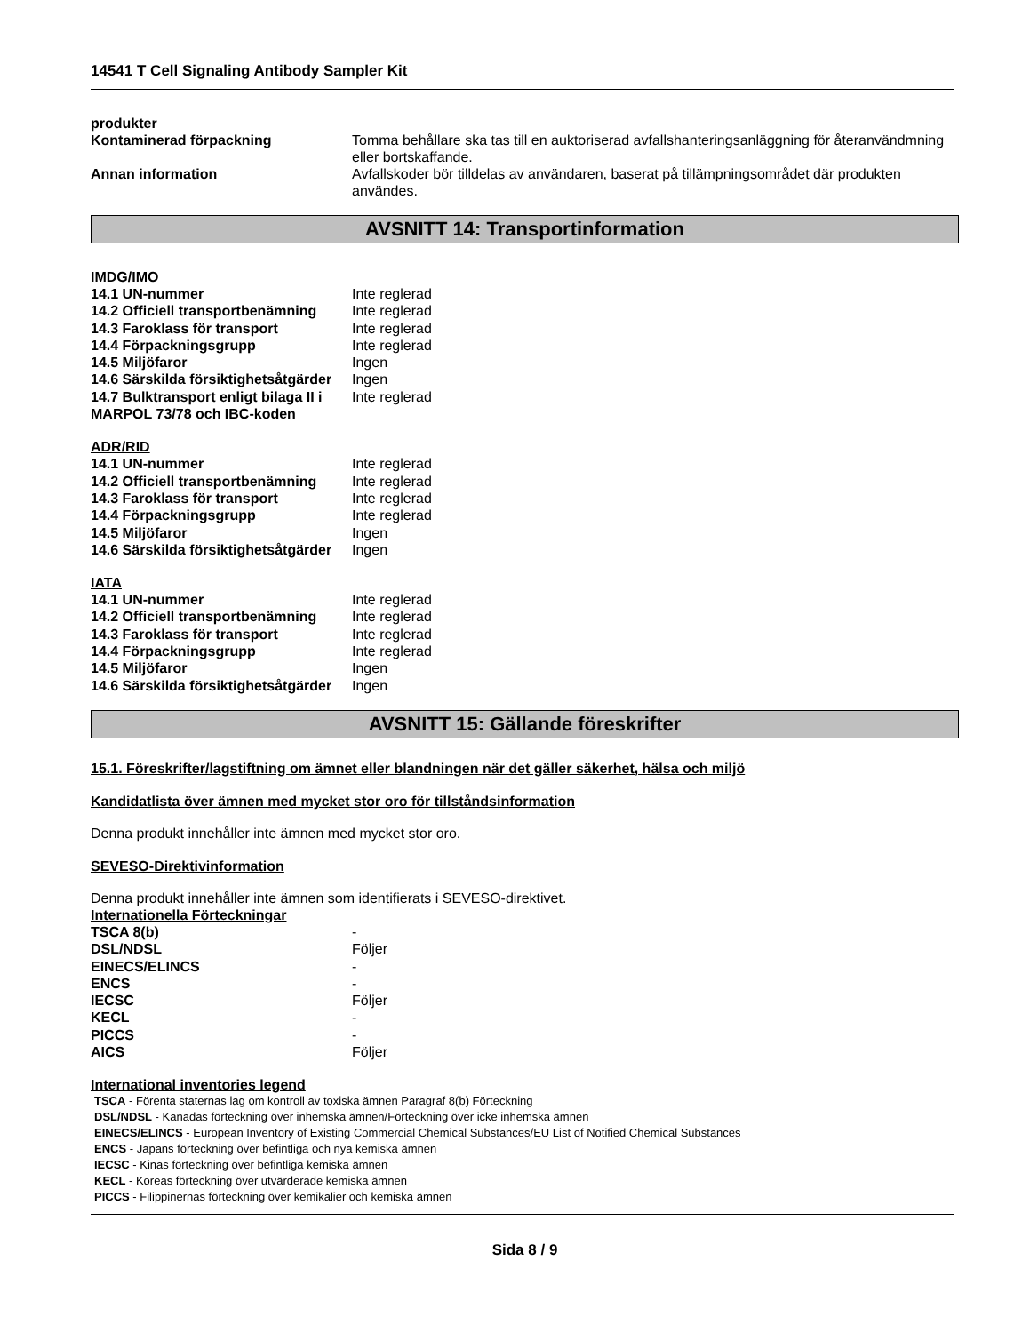14541 T Cell Signaling Antibody Sampler Kit
produkter
Kontaminerad förpackning
Tomma behållare ska tas till en auktoriserad avfallshanteringsanläggning för återanvändmning eller bortskaffande.
Annan information
Avfallskoder bör tilldelas av användaren, baserat på tillämpningsområdet där produkten användes.
AVSNITT 14: Transportinformation
IMDG/IMO
| 14.1 UN-nummer | Inte reglerad |
| 14.2 Officiell transportbenämning | Inte reglerad |
| 14.3 Faroklass för transport | Inte reglerad |
| 14.4 Förpackningsgrupp | Inte reglerad |
| 14.5 Miljöfaror | Ingen |
| 14.6 Särskilda försiktighetsåtgärder | Ingen |
| 14.7 Bulktransport enligt bilaga II i MARPOL 73/78 och IBC-koden | Inte reglerad |
ADR/RID
| 14.1 UN-nummer | Inte reglerad |
| 14.2 Officiell transportbenämning | Inte reglerad |
| 14.3 Faroklass för transport | Inte reglerad |
| 14.4 Förpackningsgrupp | Inte reglerad |
| 14.5 Miljöfaror | Ingen |
| 14.6 Särskilda försiktighetsåtgärder | Ingen |
IATA
| 14.1 UN-nummer | Inte reglerad |
| 14.2 Officiell transportbenämning | Inte reglerad |
| 14.3 Faroklass för transport | Inte reglerad |
| 14.4 Förpackningsgrupp | Inte reglerad |
| 14.5 Miljöfaror | Ingen |
| 14.6 Särskilda försiktighetsåtgärder | Ingen |
AVSNITT 15: Gällande föreskrifter
15.1. Föreskrifter/lagstiftning om ämnet eller blandningen när det gäller säkerhet, hälsa och miljö
Kandidatlista över ämnen med mycket stor oro för tillståndsinformation
Denna produkt innehåller inte ämnen med mycket stor oro.
SEVESO-Direktivinformation
Denna produkt innehåller inte ämnen som identifierats i SEVESO-direktivet.
Internationella Förteckningar
| TSCA 8(b) | - |
| DSL/NDSL | Följer |
| EINECS/ELINCS | - |
| ENCS | - |
| IECSC | Följer |
| KECL | - |
| PICCS | - |
| AICS | Följer |
International inventories legend
TSCA - Förenta staternas lag om kontroll av toxiska ämnen Paragraf 8(b) Förteckning
DSL/NDSL - Kanadas förteckning över inhemska ämnen/Förteckning över icke inhemska ämnen
EINECS/ELINCS - European Inventory of Existing Commercial Chemical Substances/EU List of Notified Chemical Substances
ENCS - Japans förteckning över befintliga och nya kemiska ämnen
IECSC - Kinas förteckning över befintliga kemiska ämnen
KECL - Koreas förteckning över utvärderade kemiska ämnen
PICCS - Filippinernas förteckning över kemikalier och kemiska ämnen
Sida 8 / 9